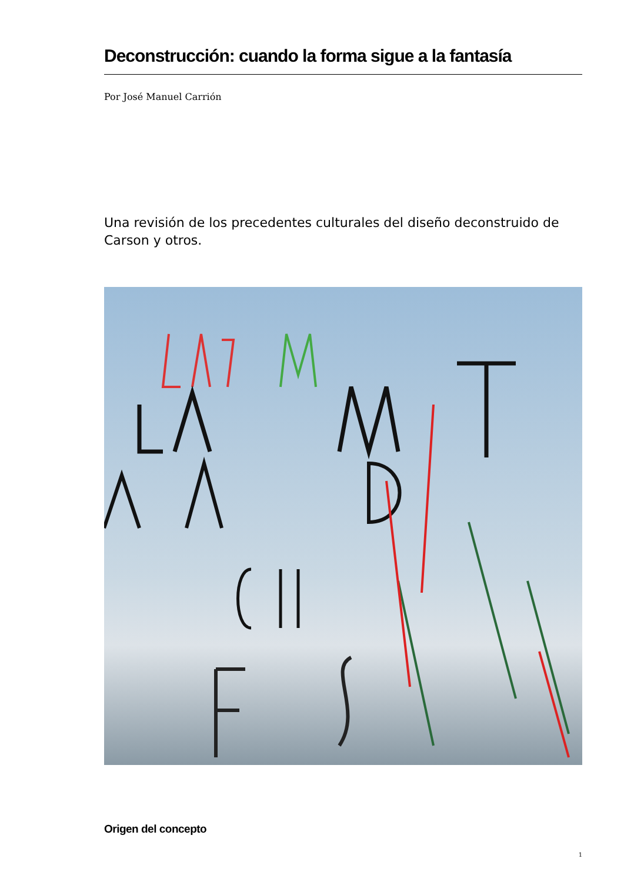Deconstrucción: cuando la forma sigue a la fantasía
Por José Manuel Carrión
Una revisión de los precedentes culturales del diseño deconstruido de Carson y otros.
Origen del concepto
1